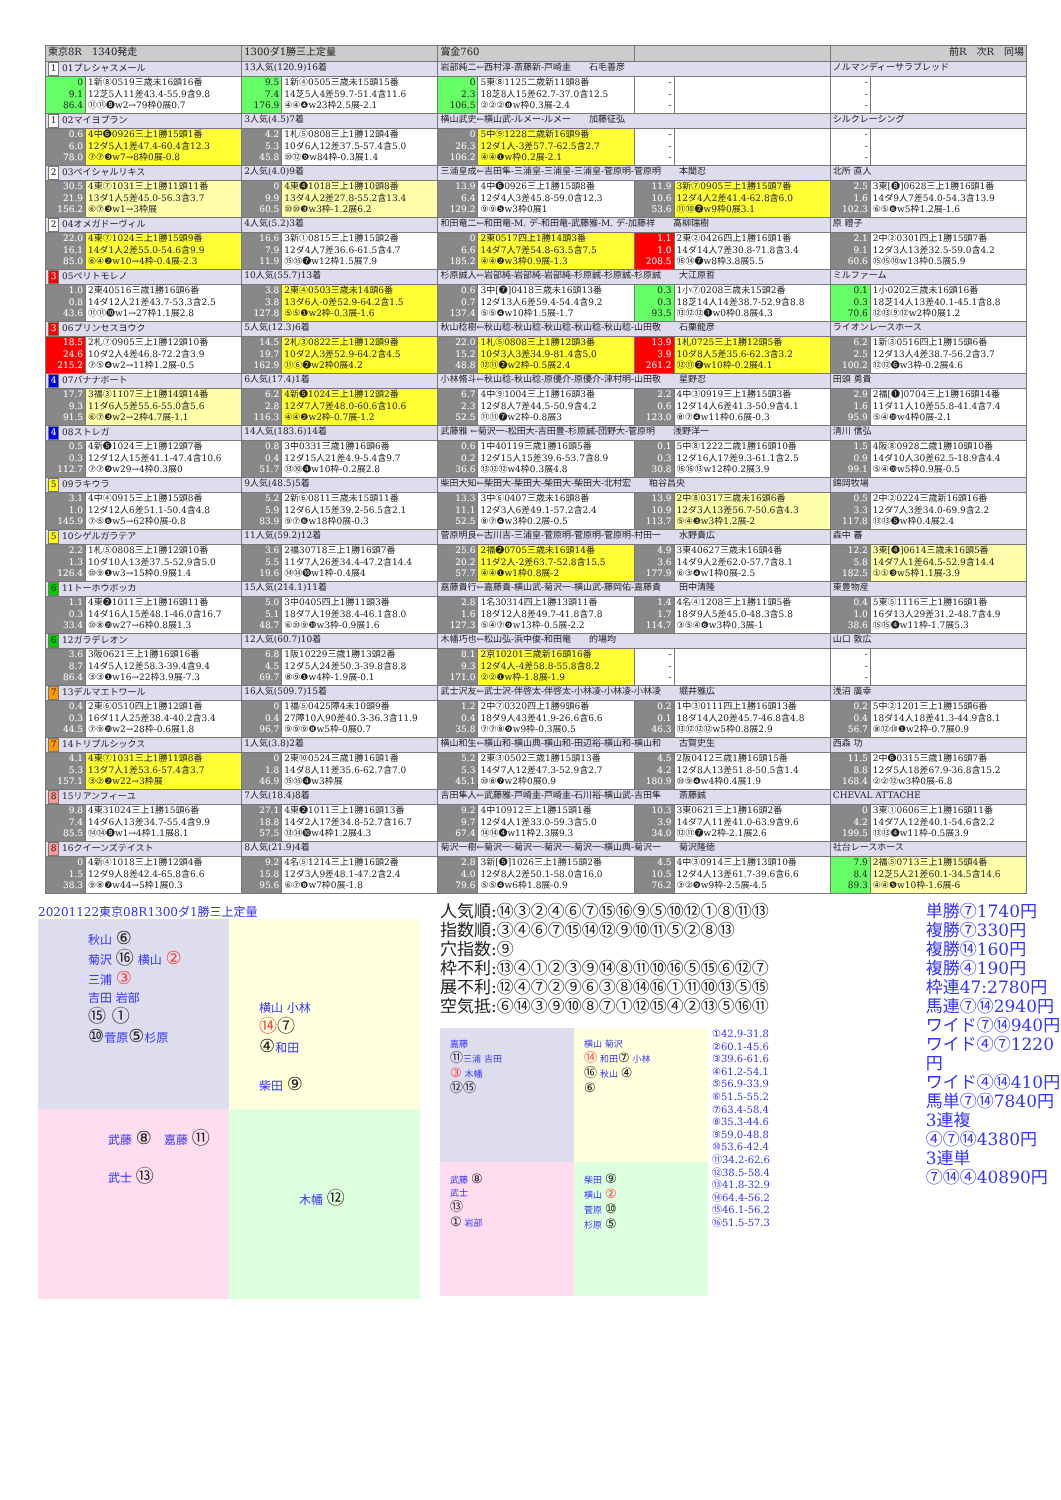| 東京8R 1340発走 | | 1300ダ1勝三上定量 | | 賞金760 | | | | 前R 次R 同場 | |
| 1 01プレシャスメール | | 13人気(120.9)16着 | | 岩部純二←西村淳-斎藤新-戸崎圭 石毛善彦 | | | | ノルマンディーサラブレッド | |
| 0 9.1 86.4 | 1新⑧0519三歳未16頭16番 12芝5人11差43.4-55.9含9.8 ⑪⑪❽w2→79枠0展0.7 | 9.5 7.4 176.9 | 1新④0505三歳未15頭15番 14芝5人4差59.7-51.4含11.6 ④④❹w23枠2.5展-2.1 | 0 2.3 106.5 | 5東⑧1125二歳新11頭8番 18芝8人15差62.7-37.0含12.5 ②②②❽w枠0.3展-2.4 | - - - | | - - - | |
| 1 02マイヨプラン | | 3人気(4.5)7着 | | 横山武史←横山武-ルメー-ルメー 加藤征弘 | | | | シルクレーシング | |
| 0.6 6.0 78.0 | 4中❻0926三上1勝15頭1番 12ダ5人1差47.4-60.4含12.3 ⑦⑦❸w7→8枠0展-0.8 | 4.2 5.3 45.8 | 1札⑤0808三上1勝12頭4番 10ダ6人12差37.5-57.4含5.0 ⑩⑫❾w84枠-0.3展1.4 | 0 26.3 106.2 | 5中⑨1228二歳新16頭9番 12ダ1人-3差57.7-62.5含2.7 ④④❶w枠0.2展-2.1 | - - - | | - - - | |
| 2 03ペイシャルリキス | | 2人気(4.0)9着 | | 三浦皇成←吉田隼-三浦皇-三浦皇-三浦皇-菅原明-菅原明 本間忍 | | | | 北所 直人 | |
| 30.5 21.9 156.2 | 4東⑦1031三上1勝11頭11番 13ダ1人5差45.0-56.3含3.7 ⑥⑦❸w1→3枠展 | 0 9.9 60.5 | 4東❹1018三上1勝10頭8番 13ダ4人2差27.8-55.2含13.4 ⑩⑩❸w3枠-1.2展6.2 | 13.9 6.4 129.2 | 4中❻0926三上1勝15頭8番 12ダ4人3差45.8-59.0含12.3 ⑨⑨❺w3枠0展1 | 11.9 10.6 53.6 | 3新⑦0905三上1勝15頭7番 12ダ4人2差41.4-62.8含6.0 ⑪⑩❷w9枠0展3.1 | 2.5 1.6 102.3 | 3東[❽]0628三上1勝16頭1番 14ダ9人7差54.0-54.3含13.9 ⑥⑤❻w5枠1.2展-1.6 |
| 2 04オメガドーヴィル | | 4人気(5.2)3着 | | 和田竜二←和田竜-M. デ-和田竜-武藤雅-M. デ-加藤祥 高柳瑞樹 | | | | 原 禮子 | |
| 22.0 16.1 85.0 | 4東⑦1024三上1勝15頭9番 14ダ1人2差55.0-54.6含9.9 ⑥④❷w10→4枠-0.4展-2.3 | 16.6 7.9 11.9 | 3新①0815三上1勝15頭2番 12ダ4人7差36.6-61.5含4.7 ⑮⑮❼w12枠1.5展7.9 | 0 6.6 185.2 | 2東0517四上1勝14頭3番 14ダ7人7差54.8-63.5含7.5 ④④❷w3枠0.9展-1.3 | 1.1 1.0 208.5 | 2東②0426四上1勝16頭1番 14ダ14人7差30.8-71.8含3.4 ⑯⑭❼w8枠3.8展5.5 | 2.1 9.1 60.6 | 2中②0301四上1勝15頭7番 12ダ3人13差32.5-59.0含4.2 ⑮⑮⑩w13枠0.5展5.9 |
| 3 05ペリトモレノ | | 10人気(55.7)13着 | | 杉原誠人←岩部純-岩部純-岩部純-杉原誠-杉原誠-杉原誠 大江原哲 | | | | ミルファーム | |
| 1.0 0.8 43.6 | 2東40516三歳1勝16頭6番 14ダ12人21差43.7-53.3含2.5 ⑪⑪❿w1→27枠1.1展2.8 | 3.8 3.8 127.8 | 2東④0503三歳未14頭6番 13ダ6人-0差52.9-64.2含1.5 ⑤⑤❶w2枠-0.3展-1.6 | 0.6 0.7 137.4 | 3中[❼]0418三歳未16頭13番 12ダ13人6差59.4-54.4含9.2 ⑤⑤❹w10枠1.5展-1.7 | 0.3 0.3 93.5 | 1小⑦0208三歳未15頭2番 18芝14人14差38.7-52.9含8.8 ⑬⑫⑫❶w0枠0.8展4.3 | 0.1 0.3 70.6 | 1小0202三歳未16頭16番 18芝14人13差40.1-45.1含8.8 ⑫⑬⑨⑫w2枠0展1.2 |
| 3 06プリンセスヨウク | | 5人気(12.3)6着 | | 秋山稔樹←秋山稔-秋山稔-秋山稔-秋山稔-秋山稔-山田敬 石栗龍彦 | | | | ライオンレースホース | |
| 18.5 24.6 215.2 | 2札⑦0905三上1勝12頭10番 10ダ2人4差46.8-72.2含3.9 ⑦⑤❹w2→11枠1.2展-0.5 | 14.5 19.7 162.9 | 2札③0822三上1勝12頭9番 10ダ2人3差52.9-64.2含4.5 ⑪⑥❷w2枠0展4.2 | 22.0 15.2 48.8 | 1札⑤0808三上1勝12頭3番 10ダ3人3差34.9-81.4含5.0 ⑫⑪❷w2枠-0.5展2.4 | 13.9 3.9 261.2 | 1札0725三上1勝12頭5番 10ダ8人5差35.6-62.3含3.2 ⑫⑪❷w10枠-0.2展4.1 | 6.2 2.5 100.2 | 1新③0516四上1勝15頭6番 12ダ13人4差38.7-56.2含3.7 ⑫⑫❻w3枠-0.2展4.6 |
| 4 07バナナボート | | 6人気(17.4)1着 | | 小林脩斗←秋山稔-秋山稔-原優介-原優介-津村明-山田敬 星野忍 | | | | 田頭 勇貴 | |
| 17.7 9.3 91.5 | 3福③1107三上1勝14頭14番 11ダ6人5差55.6-55.0含5.6 ⑥⑦❸w2→2枠4.7展-1.1 | 6.2 2.8 116.3 | 4新❺1024三上1勝12頭2番 12ダ7人7差48.0-60.6含10.6 ④④❷w2枠-0.7展-1.2 | 6.7 2.3 52.5 | 4中⑨1004三上1勝16頭3番 12ダ8人7差44.5-50.9含4.2 ⑪⑪❼w2枠-0.8展3 | 2.2 0.6 123.0 | 4中③0919三上1勝15頭3番 12ダ14人6差41.3-50.9含4.1 ⑧⑦❹w11枠0.6展-0.3 | 2.9 1.6 95.9 | 2福[❶]0704三上1勝16頭14番 11ダ11人10差55.8-41.4含7.4 ⑤④❿w4枠0展-2.1 |
| 4 08ストレガ | | 14人気(183.6)14着 | | 武藤雅 ←菊沢一-松田大-吉田豊-杉原誠-団野大-菅原明 浅野洋一 | | | | 清川 信弘 | |
| 0.5 0.3 112.7 | 4新❺1024三上1勝12頭7番 12ダ12人15差41.1-47.4含10.6 ⑦⑦❾w29→4枠0.3展0 | 0.8 0.4 51.7 | 3中0331三歳1勝16頭6番 12ダ15人21差4.9-5.4含9.7 ⑬⑩❹w10枠-0.2展2.8 | 0.6 0.2 36.6 | 1中40119三歳1勝16頭5番 12ダ15人15差39.6-53.7含8.9 ⑬⑫⑫w4枠0.3展4.8 | 0.1 0.3 30.8 | 5中⑧1222二歳1勝16頭10番 12ダ16人17差9.3-61.1含2.5 ⑯⑯⑬w12枠0.2展3.9 | 1.5 0.9 99.1 | 4阪⑧0928二歳1勝10頭10番 14ダ10人30差62.5-18.9含4.4 ⑤④❿w5枠0.9展-0.5 |
| 5 09ラキウラ | | 9人気(48.5)5着 | | 柴田大知←柴田大-柴田大-柴田大-柴田大-北村宏 粕谷昌央 | | | | 錦岡牧場 | |
| 3.1 1.0 145.9 | 4中④0915三上1勝15頭8番 12ダ12人6差51.1-50.4含4.8 ⑦⑤❻w5→62枠0展-0.8 | 5.2 5.9 83.9 | 2新⑥0811三歳未15頭11番 12ダ6人15差39.2-56.5含2.1 ⑨⑦❻w18枠0展-0.3 | 13.3 11.1 52.5 | 3中⑥0407三歳未16頭8番 12ダ3人6差49.1-57.2含2.4 ⑧⑦❹w3枠0.2展-0.5 | 13.9 10.9 113.7 | 2中⑧0317三歳未16頭6番 12ダ3人13差56.7-50.6含4.3 ⑤④❸w3枠1.2展-2 | 0.5 3.3 117.8 | 2中②0224三歳新16頭16番 12ダ7人3差34.0-69.9含2.2 ⑬⑬❺w枠0.4展2.4 |
| 5 10シゲルガラテア | | 11人気(59.2)12着 | | 菅原明良←古川吉-三浦皇-菅原明-菅原明-菅原明-村田一 水野貴広 | | | | 森中 蕃 | |
| 2.2 1.3 126.4 | 1札⑤0808三上1勝12頭10番 10ダ10人13差37.5-52.9含5.0 ⑩⑨❶w3→15枠0.9展1.4 | 3.6 5.5 19.6 | 2福30718三上1勝16頭7番 11ダ7人26差34.4-47.2含14.4 ⑭⑭❿w1枠-0.4展4 | 25.6 20.2 57.7 | 2福❷0705三歳未16頭14番 11ダ2人-2差63.7-52.8含15.5 ④④❶w1枠0.8展-2 | 4.9 3.6 177.9 | 3東40627三歳未16頭4番 14ダ9人2差62.0-57.7含8.1 ⑥③❹w1枠0展-2.5 | 12.2 5.8 182.5 | 3東[❹]0614三歳未16頭5番 14ダ7人1差64.5-52.9含14.4 ①①❸w5枠1.1展-3.9 |
| 6 11トーホウボッカ | | 15人気(214.1)11着 | | 嘉藤貴行←嘉藤貴-横山武-菊沢一-横山武-藤岡佑-嘉藤貴 田中清隆 | | | | 東豊物産 | |
| 1.1 0.3 33.4 | 4東❷1011三上1勝16頭11番 14ダ16人15差48.1-46.0含16.7 ⑩⑧❿w27→6枠0.8展1.3 | 5.0 5.1 48.7 | 3中0405四上1勝11頭3番 18ダ7人19差38.4-46.1含8.0 ⑥⑩⑨❿w3枠-0.9展1.6 | 2.8 1.6 127.3 | 1名30314四上1勝13頭11番 18ダ12人8差49.7-41.8含7.8 ⑤④⑦❾w13枠-0.5展-2.2 | 1.4 1.7 114.7 | 4名④1208三上1勝11頭5番 18ダ9人5差45.0-48.3含5.8 ③⑤④❻w3枠0.3展-1 | 0.4 1.0 38.6 | 5東⑤1116三上1勝16頭1番 16ダ13人29差31.2-48.7含4.9 ⑮⑮❹w11枠-1.7展5.3 |
| 6 12ガラデレオン | | 12人気(60.7)10着 | | 木幡巧也←松山弘-浜中俊-和田竜 的場均 | | | | 山口 敦広 | |
| 3.6 8.7 86.4 | 3阪0621三上1勝16頭16番 14ダ5人12差58.3-39.4含9.4 ③③❶w16→22枠3.9展-7.3 | 6.8 4.5 69.7 | 1阪10229三歳1勝13頭2番 12ダ5人24差50.3-39.8含8.8 ⑧⑨❶w4枠-1.9展-0.1 | 8.1 9.3 171.0 | 2京10201三歳新16頭16番 12ダ4人-4差58.8-55.8含8.2 ②②❶w枠-1.8展-1.9 | - - - | | - - - | |
| 7 13デルマエトワール | | 16人気(509.7)15着 | | 武士沢友←武士沢-伴啓太-伴啓太-小林凌-小林凌-小林凌 堀井雅広 | | | | 浅沼 廣幸 | |
| 0.4 0.3 44.5 | 2東⑥0510四上1勝12頭1番 16ダ11人25差38.4-40.2含3.4 ⑦⑨❿w2→28枠-0.6展1.8 | 0 0.4 96.7 | 1福⑤0425障4未10頭9番 27障10人90差40.3-36.3含11.9 ⑨⑨⑨❽w5枠-0展0.7 | 1.2 0.4 35.8 | 2中⑦0320四上1勝9頭6番 18ダ9人43差41.9-26.6含6.6 ⑦⑦⑧❾w9枠-0.3展0.5 | 0.2 0.1 46.3 | 1中③0111四上1勝16頭13番 18ダ14人20差45.7-46.8含4.8 ⑬⑫⑫⑫w5枠0.8展2.9 | 0.2 0.4 56.7 | 5中②1201三上1勝15頭6番 18ダ14人18差41.3-44.9含8.1 ⑧⑫⑩❶w2枠-0.7展0.9 |
| 7 14トリプルシックス | | 1人気(3.8)2着 | | 横山和生←横山和-横山典-横山和-田辺裕-横山和-横山和 古賀史生 | | | | 西森 功 | |
| 4.1 5.3 157.1 | 4東⑦1031三上1勝11頭8番 13ダ7人1差53.6-57.4含3.7 ③②❷w22→3枠展 | 0 1.8 46.9 | 2東⑩0524三歳1勝16頭1番 14ダ8人11差35.6-62.7含7.0 ⑮⑮❹w3枠展 | 5.2 5.3 45.1 | 2東③0502三歳1勝15頭13番 14ダ7人12差47.3-52.9含2.7 ⑩⑧❼w2枠0展0.9 | 4.5 4.2 180.9 | 2阪0412三歳1勝16頭15番 12ダ8人13差51.8-50.5含1.4 ⑩⑨❹w4枠0.4展1.9 | 11.5 8.8 168.4 | 2中❻0315三歳1勝16頭7番 12ダ5人18差67.9-36.8含15.2 ②②⑫w3枠0展-6.8 |
| 8 15リアンフィーユ | | 7人気(18.4)8着 | | 吉田隼人←武藤雅-戸崎圭-戸崎圭-石川裕-横山武-吉田隼 斎藤誠 | | | | CHEVAL ATTACHE | |
| 9.8 7.4 85.5 | 4東31024三上1勝15頭6番 14ダ6人13差34.7-55.4含9.9 ⑭⑭❽w1→4枠1.1展8.1 | 27.1 18.8 57.5 | 4東❷1011三上1勝16頭13番 14ダ2人17差34.8-52.7含16.7 ⑬⑭❿w4枠1.2展4.3 | 9.2 9.7 67.4 | 4中10912三上1勝15頭1番 12ダ4人1差33.0-59.3含5.0 ⑭⑭❹w11枠2.3展9.3 | 10.3 3.9 34.0 | 3東0621三上1勝16頭2番 14ダ7人11差41.0-63.9含9.6 ⑫⑪❼w2枠-2.1展2.6 | 0 4.2 199.5 | 3東①0606三上1勝16頭11番 14ダ7人12差40.1-54.6含2.2 ⑬⑬❹w11枠-0.5展3.9 |
| 8 16クイーンズテイスト | | 8人気(21.9)4着 | | 菊沢一樹←菊沢一-菊沢一-菊沢一-菊沢一-横山典-菊沢一 菊沢隆徳 | | | | 社台レースホース | |
| 0 1.5 38.3 | 4新④1018三上1勝12頭4番 12ダ9人8差42.4-65.8含6.6 ⑨⑧❼w44→5枠1展0.3 | 9.2 15.8 95.6 | 4名⑤1214三上1勝16頭2番 12ダ3人9差48.1-47.2含2.4 ⑥⑦❽w7枠0展-1.8 | 2.8 4.0 79.6 | 3新[❺]1026三上1勝15頭2番 12ダ8人2差50.1-58.0含16.0 ⑤⑤❹w6枠1.8展-0.9 | 4.5 10.5 76.2 | 4中③0914三上1勝13頭10番 12ダ4人13差61.7-39.6含6.6 ③②❾w9枠-2.5展-4.5 | 7.9 8.4 89.3 | 2福⑤0713三上1勝15頭4番 12芝5人21差60.1-34.5含14.6 ④④❺w10枠-1.6展-6 |
20201122東京08R1300ダ1勝三上定量
秋山 ⑥
菊沢 ⑯ 横山 ②
三浦 ③
吉田 岩部
⑮ ①
⑩菅原⑤杉原
横山 小林
⑭ ⑦
④和田
柴田 ⑨
武藤 ⑧　嘉藤 ⑪
武士 ⑬
木幡 ⑫
人気順:⑭③②④⑥⑦⑮⑯⑨⑤⑩⑫①⑧⑪⑬
指数順:③④⑥⑦⑮⑭⑫⑨⑩⑪⑤②⑧⑬
穴指数:⑨
枠不利:⑬④①②③⑨⑭⑧⑪⑩⑯⑤⑮⑥⑫⑦
展不利:⑫④⑦②⑨⑥③⑧⑭⑯①⑪⑩⑬⑤⑮
空気抵:⑥⑭③⑨⑩⑧⑦①⑫⑮④②⑬⑤⑯⑪
嘉藤
⑪三浦 吉田
③ 木幡
⑫⑮
横山 菊沢
⑭ 和田⑦ 小林
⑯ 秋山 ④
⑥
武藤 ⑧
武士
⑬
① 岩部
柴田 ⑨
横山 ②
菅原 ⑩
杉原 ⑤
①42.9-31.8
②60.1-45.6
③39.6-61.6
④61.2-54.1
⑤56.9-33.9
⑥51.5-55.2
⑦63.4-58.4
⑧35.3-44.6
⑨59.0-48.8
⑩53.6-42.4
⑪34.2-62.6
⑫38.5-58.4
⑬41.8-32.9
⑭64.4-56.2
⑮46.1-56.2
⑯51.5-57.3
単勝⑦1740円
複勝⑦330円
複勝⑭160円
複勝④190円
枠連47:2780円
馬連⑦⑭2940円
ワイド⑦⑭940円
ワイド④⑦1220円
ワイド④⑭410円
馬単⑦⑭7840円
3連複④⑦⑭4380円
3連単⑦⑭④40890円